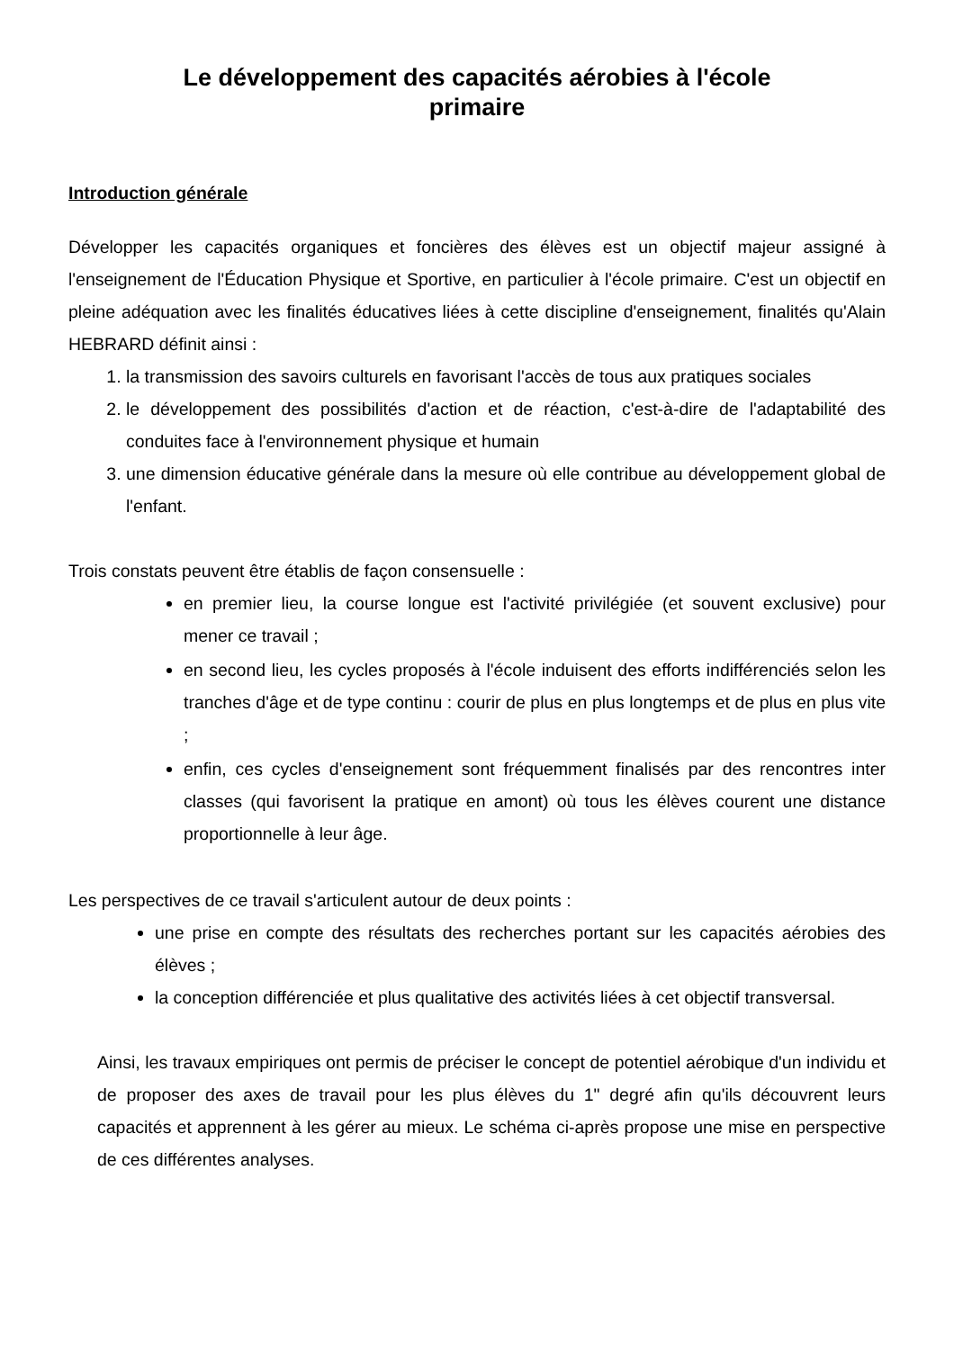Le développement des capacités aérobies à l'école
primaire
Introduction générale
Développer les capacités organiques et foncières des élèves est un objectif majeur assigné à l'enseignement de l'Éducation Physique et Sportive, en particulier à l'école primaire. C'est un objectif en pleine adéquation avec les finalités éducatives liées à cette discipline d'enseignement, finalités qu'Alain HEBRARD définit ainsi :
1. la transmission des savoirs culturels en favorisant l'accès de tous aux pratiques sociales
2. le développement des possibilités d'action et de réaction, c'est-à-dire de l'adaptabilité des conduites face à l'environnement physique et humain
3. une dimension éducative générale dans la mesure où elle contribue au développement global de l'enfant.
Trois constats peuvent être établis de façon consensuelle :
en premier lieu, la course longue est l'activité privilégiée (et souvent exclusive) pour mener ce travail ;
en second lieu, les cycles proposés à l'école induisent des efforts indifférenciés selon les tranches d'âge et de type continu : courir de plus en plus longtemps et de plus en plus vite ;
enfin, ces cycles d'enseignement sont fréquemment finalisés par des rencontres inter classes (qui favorisent la pratique en amont) où tous les élèves courent une distance proportionnelle à leur âge.
Les perspectives de ce travail s'articulent autour de deux points :
une prise en compte des résultats des recherches portant sur les capacités aérobies des élèves ;
la conception différenciée et plus qualitative des activités liées à cet objectif transversal.
Ainsi, les travaux empiriques ont permis de préciser le concept de potentiel aérobique d'un individu et de proposer des axes de travail pour les plus élèves du 1" degré afin qu'ils découvrent leurs capacités et apprennent à les gérer au mieux. Le schéma ci-après propose une mise en perspective de ces différentes analyses.